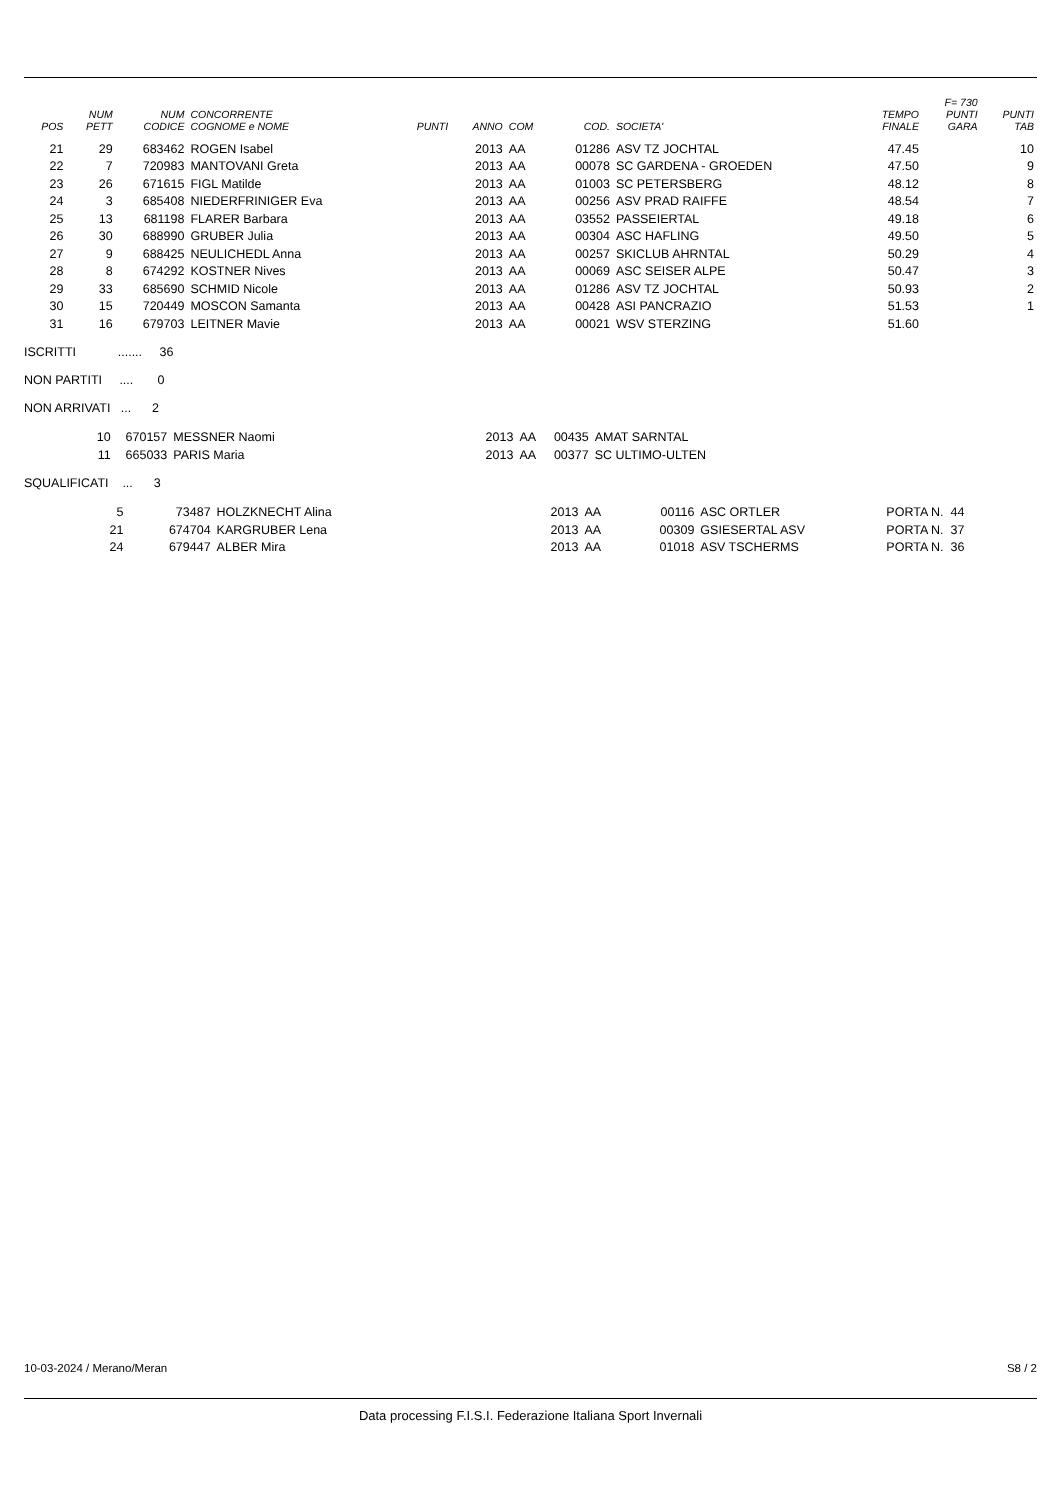| POS | NUM PETT | NUM CODICE | CONCORRENTE COGNOME e NOME | PUNTI | ANNO | COM | COD. | SOCIETA' | TEMPO FINALE | F= 730 PUNTI GARA | PUNTI TAB |
| --- | --- | --- | --- | --- | --- | --- | --- | --- | --- | --- | --- |
| 21 | 29 | 683462 | ROGEN Isabel | | 2013 | AA | 01286 | ASV TZ JOCHTAL | 47.45 | | 10 |
| 22 | 7 | 720983 | MANTOVANI Greta | | 2013 | AA | 00078 | SC GARDENA - GROEDEN | 47.50 | | 9 |
| 23 | 26 | 671615 | FIGL Matilde | | 2013 | AA | 01003 | SC PETERSBERG | 48.12 | | 8 |
| 24 | 3 | 685408 | NIEDERFRINIGER Eva | | 2013 | AA | 00256 | ASV PRAD RAIFFE | 48.54 | | 7 |
| 25 | 13 | 681198 | FLARER Barbara | | 2013 | AA | 03552 | PASSEIERTAL | 49.18 | | 6 |
| 26 | 30 | 688990 | GRUBER Julia | | 2013 | AA | 00304 | ASC HAFLING | 49.50 | | 5 |
| 27 | 9 | 688425 | NEULICHEDL Anna | | 2013 | AA | 00257 | SKICLUB AHRNTAL | 50.29 | | 4 |
| 28 | 8 | 674292 | KOSTNER Nives | | 2013 | AA | 00069 | ASC SEISER ALPE | 50.47 | | 3 |
| 29 | 33 | 685690 | SCHMID Nicole | | 2013 | AA | 01286 | ASV TZ JOCHTAL | 50.93 | | 2 |
| 30 | 15 | 720449 | MOSCON Samanta | | 2013 | AA | 00428 | ASI PANCRAZIO | 51.53 | | 1 |
| 31 | 16 | 679703 | LEITNER Mavie | | 2013 | AA | 00021 | WSV STERZING | 51.60 | | |
ISCRITTI ....... 36
NON PARTITI .... 0
NON ARRIVATI ... 2
| | 10 | 670157 | MESSNER Naomi | 2013 | AA | 00435 | AMAT SARNTAL | |
| | 11 | 665033 | PARIS Maria | 2013 | AA | 00377 | SC ULTIMO-ULTEN | |
SQUALIFICATI ... 3
| | 5 | 73487 | HOLZKNECHT Alina | 2013 | AA | 00116 | ASC ORTLER | PORTA N. 44 |
| | 21 | 674704 | KARGRUBER Lena | 2013 | AA | 00309 | GSIESERTAL ASV | PORTA N. 37 |
| | 24 | 679447 | ALBER Mira | 2013 | AA | 01018 | ASV TSCHERMS | PORTA N. 36 |
10-03-2024 / Merano/Meran S8 / 2
Data processing F.I.S.I. Federazione Italiana Sport Invernali